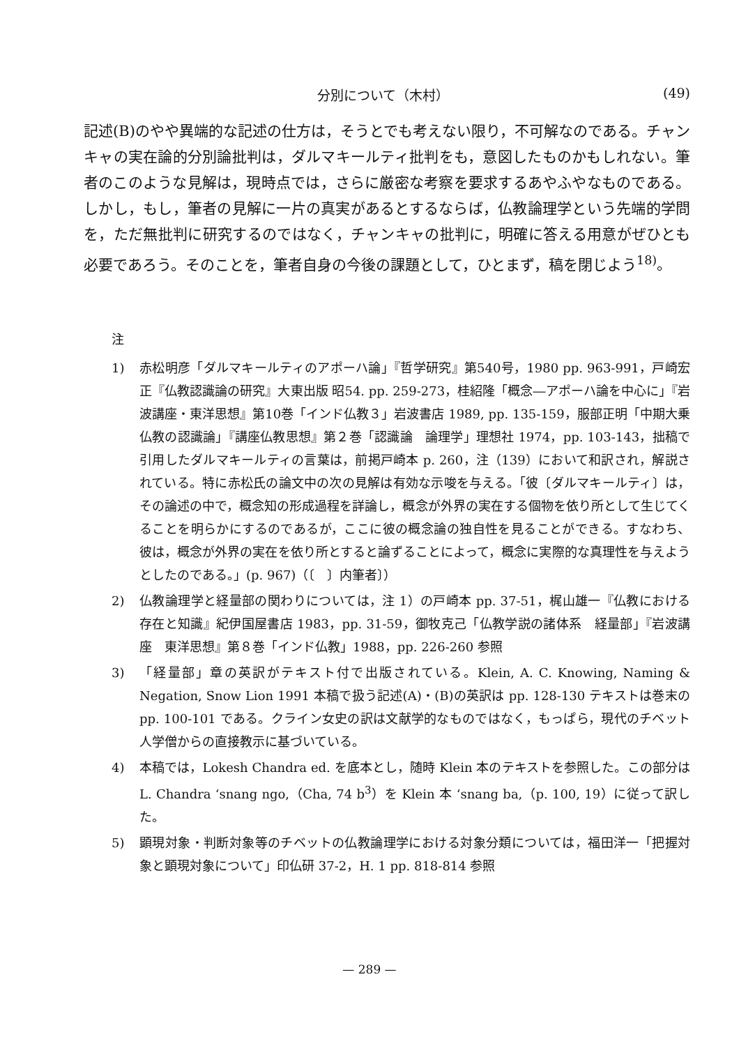分別について（木村） (49)
記述(B)のやや異端的な記述の仕方は，そうとでも考えない限り，不可解なのである。チャンキャの実在論的分別論批判は，ダルマキールティ批判をも，意図したものかもしれない。筆者のこのような見解は，現時点では，さらに厳密な考察を要求するあやふやなものである。しかし，もし，筆者の見解に一片の真実があるとするならば，仏教論理学という先端的学問を，ただ無批判に研究するのではなく，チャンキャの批判に，明確に答える用意がぜひとも必要であろう。そのことを，筆者自身の今後の課題として，ひとまず，稿を閉じよう<sup>18)</sup>。
注
1) 赤松明彦「ダルマキールティのアポーハ論」『哲学研究』第540号，1980 pp. 963-991，戸崎宏正『仏教認識論の研究』大東出版 昭54. pp. 259-273，桂紹隆「概念―アポーハ論を中心に」『岩波講座・東洋思想』第10巻「インド仏教３」岩波書店 1989, pp. 135-159，服部正明「中期大乗仏教の認識論」『講座仏教思想』第２巻「認識論　論理学」理想社 1974，pp. 103-143，拙稿で引用したダルマキールティの言葉は，前掲戸崎本 p. 260，注（139）において和訳され，解説されている。特に赤松氏の論文中の次の見解は有効な示唆を与える。「彼〔ダルマキールティ〕は，その論述の中で，概念知の形成過程を詳論し，概念が外界の実在する個物を依り所として生じてくることを明らかにするのであるが，ここに彼の概念論の独自性を見ることができる。すなわち、彼は，概念が外界の実在を依り所とすると論ずることによって，概念に実際的な真理性を与えようとしたのである。」(p. 967)（〔　〕内筆者〕）
2) 仏教論理学と経量部の関わりについては，注 1）の戸崎本 pp. 37-51，梶山雄一『仏教における存在と知識』紀伊国屋書店 1983，pp. 31-59，御牧克己「仏教学説の諸体系　経量部」『岩波講座　東洋思想』第８巻「インド仏教」1988，pp. 226-260 参照
3) 「経量部」章の英訳がテキスト付で出版されている。Klein, A. C. Knowing, Naming & Negation, Snow Lion 1991 本稿で扱う記述(A)・(B)の英訳は pp. 128-130 テキストは巻末の pp. 100-101 である。クライン女史の訳は文献学的なものではなく，もっぱら，現代のチベット人学僧からの直接教示に基づいている。
4) 本稿では，Lokesh Chandra ed. を底本とし，随時 Klein 本のテキストを参照した。この部分は L. Chandra ‘snang ngo,（Cha, 74 b<sup>3</sup>）を Klein 本 ‘snang ba,（p. 100, 19）に従って訳した。
5) 顕現対象・判断対象等のチベットの仏教論理学における対象分類については，福田洋一「把握対象と顕現対象について」印仏研 37-2，H. 1 pp. 818-814 参照
— 289 —